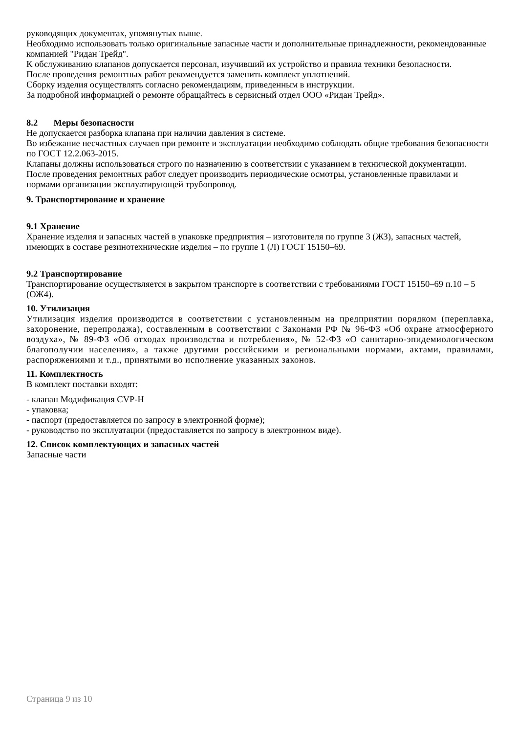руководящих документах, упомянутых выше.
Необходимо использовать только оригинальные запасные части и дополнительные принадлежности, рекомендованные компанией "Ридан Трейд".
К обслуживанию клапанов допускается персонал, изучивший их устройство и правила техники безопасности.
После проведения ремонтных работ рекомендуется заменить комплект уплотнений.
Сборку изделия осуществлять согласно рекомендациям, приведенным в инструкции.
За подробной информацией о ремонте обращайтесь в сервисный отдел ООО «Ридан Трейд».
8.2 Меры безопасности
Не допускается разборка клапана при наличии давления в системе.
Во избежание несчастных случаев при ремонте и эксплуатации необходимо соблюдать общие требования безопасности по ГОСТ 12.2.063-2015.
Клапаны должны использоваться строго по назначению в соответствии с указанием в технической документации.
После проведения ремонтных работ следует производить периодические осмотры, установленные правилами и нормами организации эксплуатирующей трубопровод.
9. Транспортирование и хранение
9.1 Хранение
Хранение изделия и запасных частей в упаковке предприятия – изготовителя по группе 3 (ЖЗ), запасных частей, имеющих в составе резинотехнические изделия – по группе 1 (Л) ГОСТ 15150–69.
9.2 Транспортирование
Транспортирование осуществляется в закрытом транспорте в соответствии с требованиями ГОСТ 15150–69 п.10 – 5 (ОЖ4).
10. Утилизация
Утилизация изделия производится в соответствии с установленным на предприятии порядком (переплавка, захоронение, перепродажа), составленным в соответствии с Законами РФ № 96-ФЗ «Об охране атмосферного воздуха», № 89-ФЗ «Об отходах производства и потребления», № 52-ФЗ «О санитарно-эпидемиологическом благополучии населения», а также другими российскими и региональными нормами, актами, правилами, распоряжениями и т.д., принятыми во исполнение указанных законов.
11. Комплектность
В комплект поставки входят:
- клапан Модификация CVP-H
- упаковка;
- паспорт (предоставляется по запросу в электронной форме);
- руководство по эксплуатации (предоставляется по запросу в электронном виде).
12. Список комплектующих и запасных частей
Запасные части
Страница 9 из 10